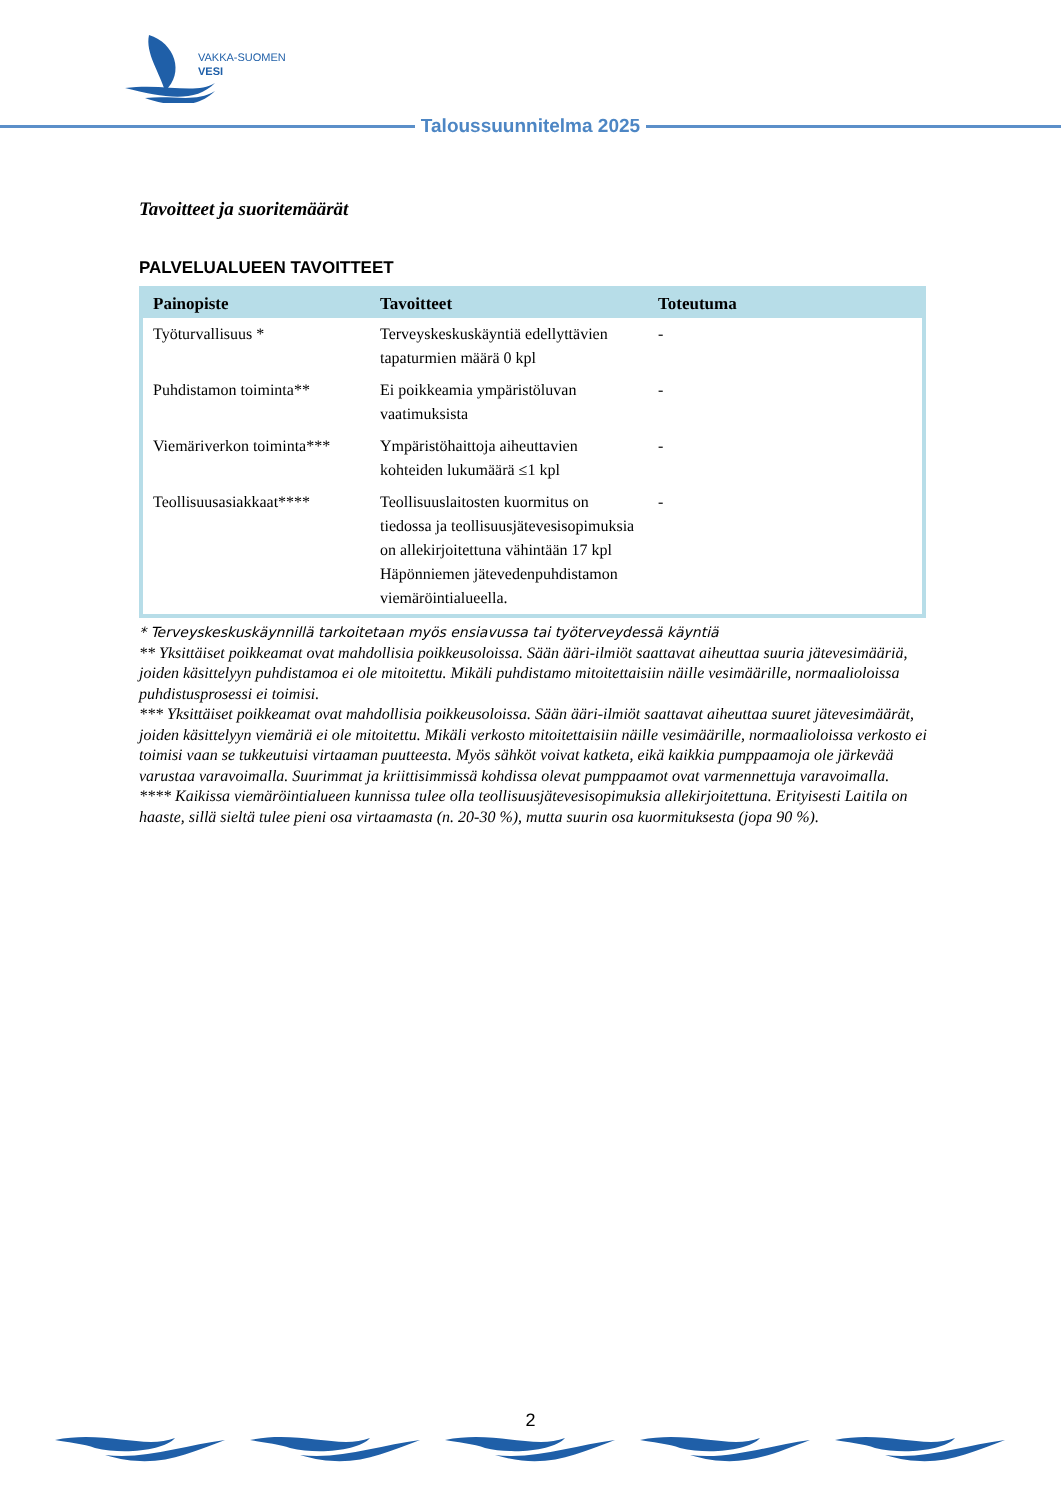VAKKA-SUOMEN
VESI
Taloussuunnitelma 2025
Tavoitteet ja suoritemäärät
PALVELUALUEEN TAVOITTEET
| Painopiste | Tavoitteet | Toteutuma |
| --- | --- | --- |
| Työturvallisuus * | Terveyskeskuskäyntiä edellyttävien tapaturmien määrä 0 kpl | - |
| Puhdistamon toiminta** | Ei poikkeamia ympäristöluvan vaatimuksista | - |
| Viemäriverkon toiminta*** | Ympäristöhaittoja aiheuttavien kohteiden lukumäärä ≤1 kpl | - |
| Teollisuusasiakkaat**** | Teollisuuslaitosten kuormitus on tiedossa ja teollisuusjätevesisopimuksia on allekirjoitettuna vähintään 17 kpl Häpönniemen jätevedenpuhdistamon viemäröintialueella. | - |
* Terveyskeskuskäynnillä tarkoitetaan myös ensiavussa tai työterveydessä käyntiä
** Yksittäiset poikkeamat ovat mahdollisia poikkeusoloissa. Sään ääri-ilmiöt saattavat aiheuttaa suuria jätevesimääriä, joiden käsittelyyn puhdistamoa ei ole mitoitettu. Mikäli puhdistamo mitoitettaisiin näille vesimäärille, normaalioloissa puhdistusprosessi ei toimisi.
*** Yksittäiset poikkeamat ovat mahdollisia poikkeusoloissa. Sään ääri-ilmiöt saattavat aiheuttaa suuret jätevesimäärät, joiden käsittelyyn viemäriä ei ole mitoitettu. Mikäli verkosto mitoitettaisiin näille vesimäärille, normaalioloissa verkosto ei toimisi vaan se tukkeutuisi virtaaman puutteesta. Myös sähköt voivat katketa, eikä kaikkia pumppaamoja ole järkevää varustaa varavoimalla. Suurimmat ja kriittisimmissä kohdissa olevat pumppaamot ovat varmennettuja varavoimalla.
**** Kaikissa viemäröintialueen kunnissa tulee olla teollisuusjätevesisopimuksia allekirjoitettuna. Erityisesti Laitila on haaste, sillä sieltä tulee pieni osa virtaamasta (n. 20-30 %), mutta suurin osa kuormituksesta (jopa 90 %).
2